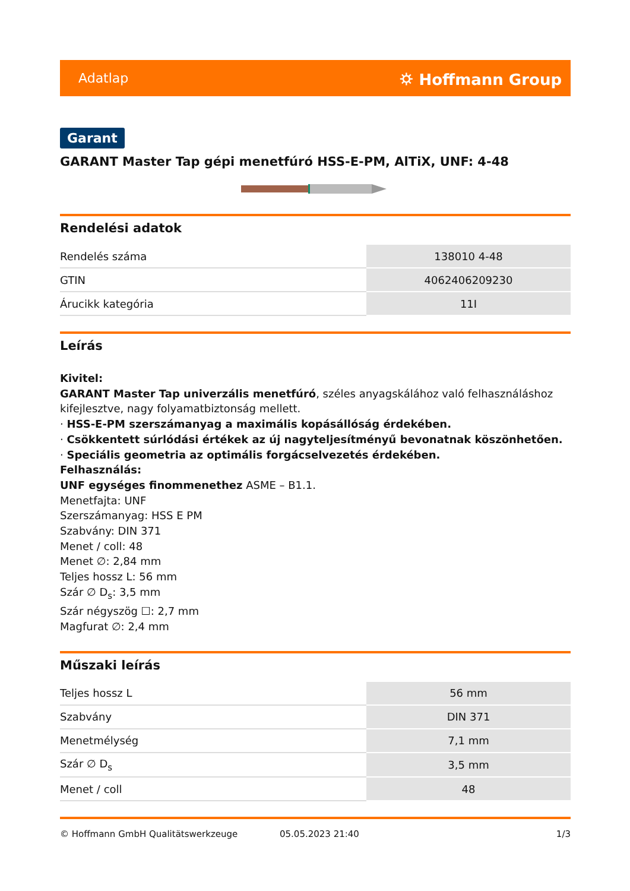Adatlap ⛭ Hoffmann Group
Garant
GARANT Master Tap gépi menetfúró HSS-E-PM, AlTiX, UNF: 4-48
Rendelési adatok
| Rendelés száma | 138010 4-48 |
| GTIN | 4062406209230 |
| Árucikk kategória | 11I |
Leírás
Kivitel:
GARANT Master Tap univerzális menetfúró, széles anyagskálához való felhasználáshoz kifejlesztve, nagy folyamatbiztonság mellett.
· HSS-E-PM szerszámanyag a maximális kopásállóság érdekében.
· Csökkentett súrlódási értékek az új nagyteljesítményű bevonatnak köszönhetően.
· Speciális geometria az optimális forgácselvezetés érdekében.
Felhasználás:
UNF egységes finommenethez ASME – B1.1.
Menetfajta: UNF
Szerszámanyag: HSS E PM
Szabvány: DIN 371
Menet / coll: 48
Menet ∅: 2,84 mm
Teljes hossz L: 56 mm
Szár ∅ D<sub>s</sub>: 3,5 mm
Szár négyszög ☐: 2,7 mm
Magfurat ∅: 2,4 mm
Műszaki leírás
| Teljes hossz L | 56 mm |
| Szabvány | DIN 371 |
| Menetmélység | 7,1 mm |
| Szár ∅ D<sub>s</sub> | 3,5 mm |
| Menet / coll | 48 |
© Hoffmann GmbH Qualitätswerkzeuge 05.05.2023 21:40 1/3